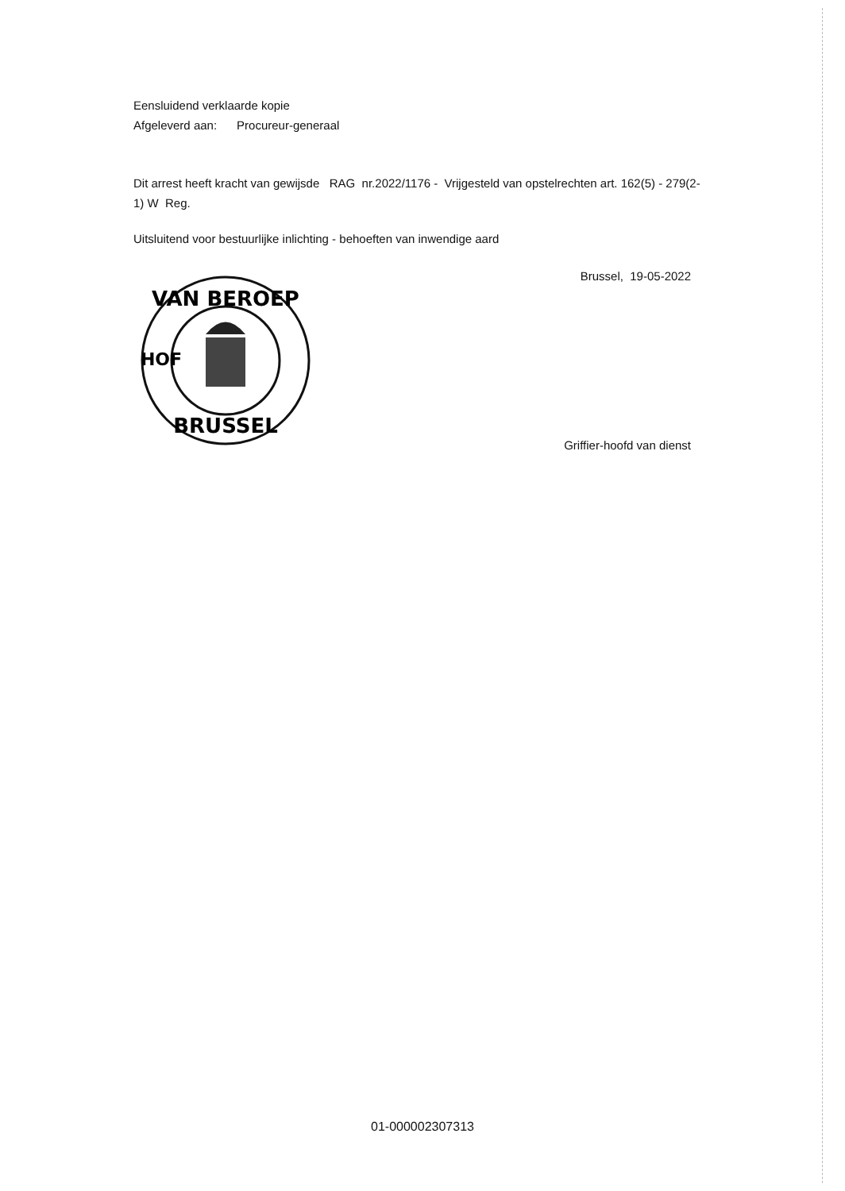Eensluidend verklaarde kopie
Afgeleverd aan: Procureur-generaal
Dit arrest heeft kracht van gewijsde RAG nr.2022/1176 - Vrijgesteld van opstelrechten art. 162(5) - 279(2-1) W Reg.
Uitsluitend voor bestuurlijke inlichting - behoeften van inwendige aard
Brussel, 19-05-2022
VAN BEROEP
BRUSSEL
HOF
Griffier-hoofd van dienst
01-000002307313